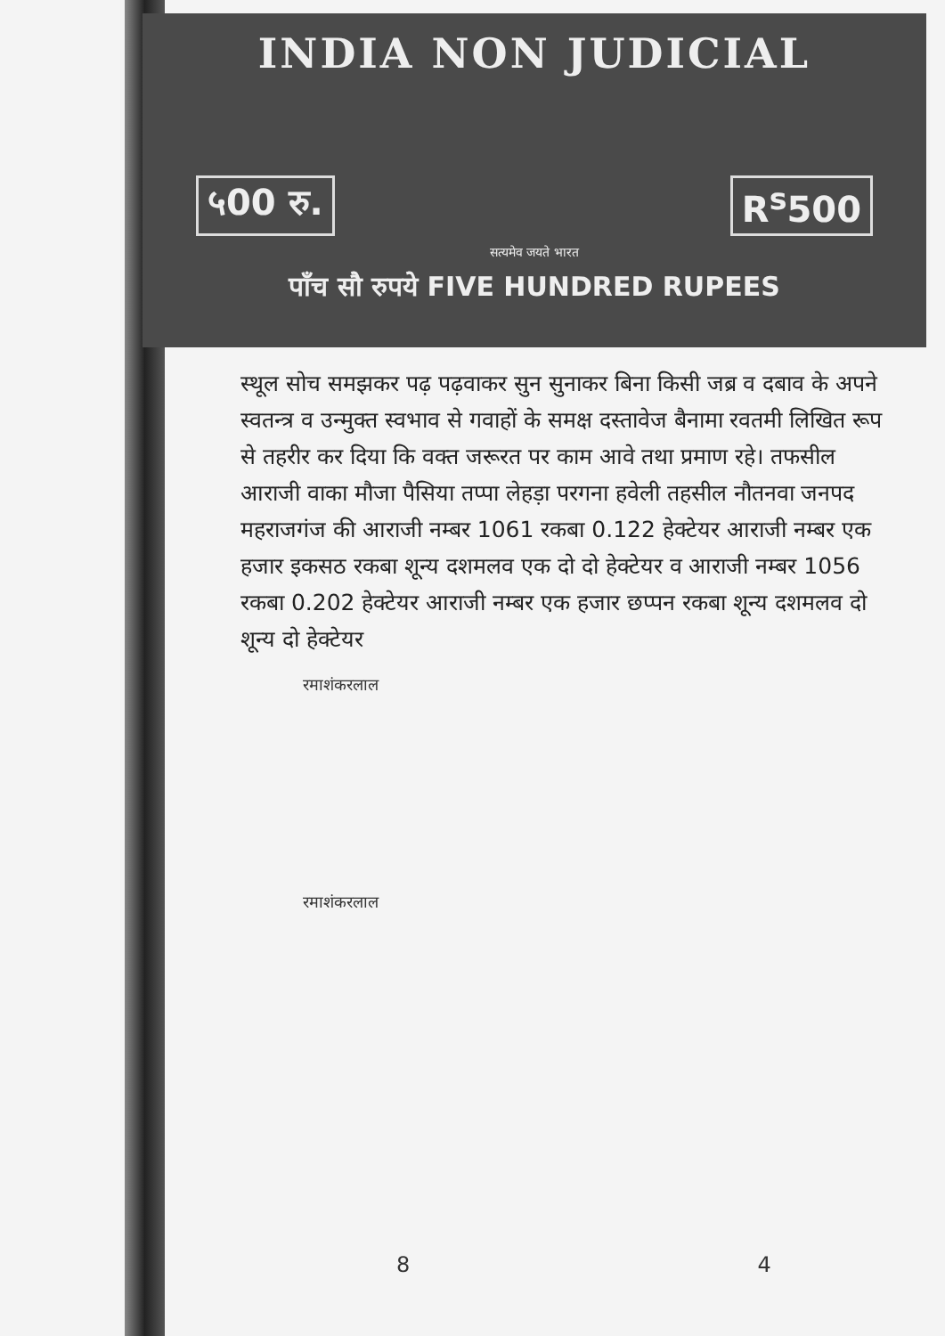INDIA NON JUDICIAL
५00 रु. R<sup>s</sup>500
सत्यमेव जयते भारत
पाँच सौ रुपये FIVE HUNDRED RUPEES
स्थूल सोच समझकर पढ़ पढ़वाकर सुन सुनाकर बिना किसी जब्र व दबाव के अपने स्वतन्त्र व उन्मुक्त स्वभाव से गवाहों के समक्ष दस्तावेज बैनामा रवतमी लिखित रूप से तहरीर कर दिया कि वक्त जरूरत पर काम आवे तथा प्रमाण रहे। तफसील आराजी वाका मौजा पैसिया तप्पा लेहड़ा परगना हवेली तहसील नौतनवा जनपद महराजगंज की आराजी नम्बर 1061 रकबा 0.122 हेक्टेयर आराजी नम्बर एक हजार इकसठ रकबा शून्य दशमलव एक दो दो हेक्टेयर व आराजी नम्बर 1056 रकबा 0.202 हेक्टेयर आराजी नम्बर एक हजार छप्पन रकबा शून्य दशमलव दो शून्य दो हेक्टेयर
रमाशंकरलाल
रमाशंकरलाल
8 4